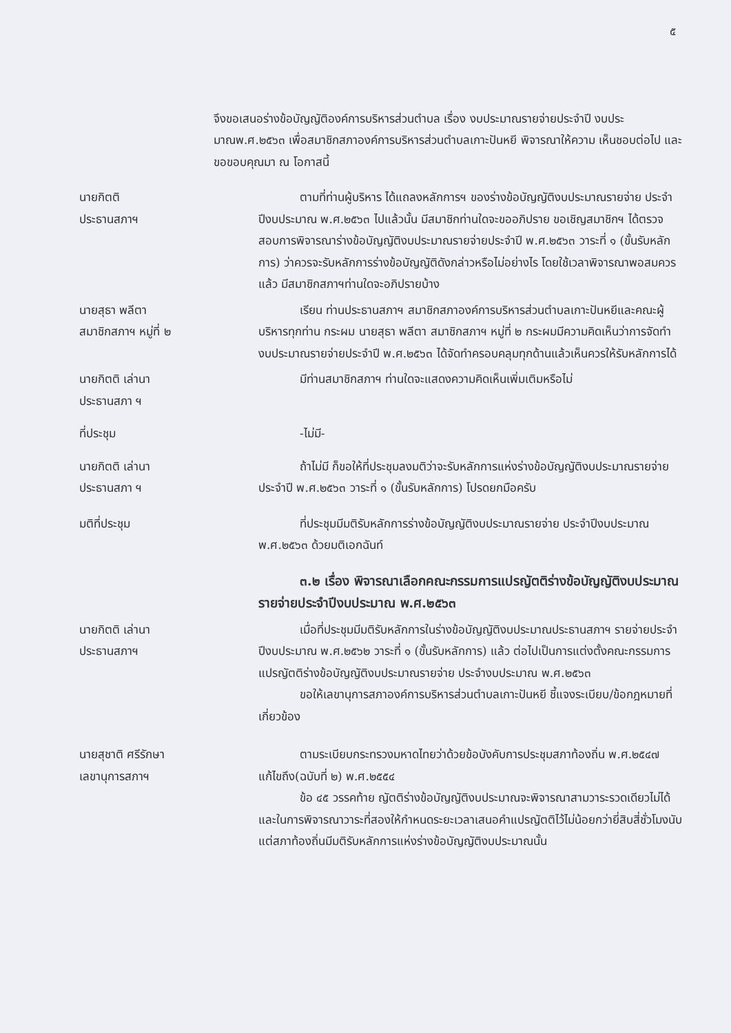๕
จึงขอเสนอร่างข้อบัญญัติองค์การบริหารส่วนตำบล เรื่อง งบประมาณรายจ่ายประจำปี งบประมาณพ.ศ.๒๕๖๓ เพื่อสมาชิกสภาองค์การบริหารส่วนตำบลเกาะปันหยี พิจารณาให้ความ เห็นชอบต่อไป และขอขอบคุณมา ณ โอกาสนี้
นายกิตติ
ประธานสภาฯ
ตามที่ท่านผู้บริหาร ได้แถลงหลักการฯ ของร่างข้อบัญญัติงบประมาณรายจ่าย ประจำปีงบประมาณ พ.ศ.๒๕๖๓ ไปแล้วนั้น มีสมาชิกท่านใดจะขออภิปราย ขอเชิญสมาชิกฯ ได้ตรวจสอบการพิจารณาร่างข้อบัญญัติงบประมาณรายจ่ายประจำปี พ.ศ.๒๕๖๓ วาระที่ ๑ (ขั้นรับหลักการ) ว่าควรจะรับหลักการร่างข้อบัญญัติดังกล่าวหรือไม่อย่างไร โดยใช้เวลาพิจารณาพอสมควรแล้ว มีสมาชิกสภาฯท่านใดจะอภิปรายบ้าง
นายสุธา พลีตา
สมาชิกสภาฯ หมู่ที่ ๒
เรียน ท่านประธานสภาฯ สมาชิกสภาองค์การบริหารส่วนตำบลเกาะปันหยีและคณะผู้บริหารทุกท่าน กระผม นายสุธา พลีตา สมาชิกสภาฯ หมู่ที่ ๒ กระผมมีความคิดเห็นว่าการจัดทำงบประมาณรายจ่ายประจำปี พ.ศ.๒๕๖๓ ได้จัดทำครอบคลุมทุกด้านแล้วเห็นควรให้รับหลักการได้
นายกิตติ เล่านา
ประธานสภา ฯ
มีท่านสมาชิกสภาฯ ท่านใดจะแสดงความคิดเห็นเพิ่มเติมหรือไม่
ที่ประชุม -ไม่มี-
นายกิตติ เล่านา
ประธานสภา ฯ
ถ้าไม่มี ก็ขอให้ที่ประชุมลงมติว่าจะรับหลักการแห่งร่างข้อบัญญัติงบประมาณรายจ่ายประจำปี พ.ศ.๒๕๖๓ วาระที่ ๑ (ขั้นรับหลักการ) โปรดยกมือครับ
มติที่ประชุม ที่ประชุมมีมติรับหลักการร่างข้อบัญญัติงบประมาณรายจ่าย ประจำปีงบประมาณ พ.ศ.๒๕๖๓ ด้วยมติเอกฉันท์
๓.๒ เรื่อง พิจารณาเลือกคณะกรรมการแปรญัตติร่างข้อบัญญัติงบประมาณรายจ่ายประจำปีงบประมาณ พ.ศ.๒๕๖๓
นายกิตติ เล่านา
ประธานสภาฯ
เมื่อที่ประชุมมีมติรับหลักการในร่างข้อบัญญัติงบประมาณประธานสภาฯ รายจ่ายประจำปีงบประมาณ พ.ศ.๒๕๖๒ วาระที่ ๑ (ขั้นรับหลักการ) แล้ว ต่อไปเป็นการแต่งตั้งคณะกรรมการแปรญัตติร่างข้อบัญญัติงบประมาณรายจ่าย ประจำงบประมาณ พ.ศ.๒๕๖๓
ขอให้เลขานุการสภาองค์การบริหารส่วนตำบลเกาะปันหยี ชี้แจงระเบียบ/ข้อกฎหมายที่เกี่ยวข้อง
นายสุชาติ ศรีรักษา
เลขานุการสภาฯ
ตามระเบียบกระทรวงมหาดไทยว่าด้วยข้อบังคับการประชุมสภาท้องถิ่น พ.ศ.๒๕๔๗ แก้ไขถึง(ฉบับที่ ๒) พ.ศ.๒๕๕๔
ข้อ ๔๕ วรรคท้าย ญัตติร่างข้อบัญญัติงบประมาณจะพิจารณาสามวาระรวดเดียวไม่ได้ และในการพิจารณาวาระที่สองให้กำหนดระยะเวลาเสนอคำแปรญัตติไว้ไม่น้อยกว่ายี่สิบสี่ชั่วโมงนับแต่สภาท้องถิ่นมีมติรับหลักการแห่งร่างข้อบัญญัติงบประมาณนั้น